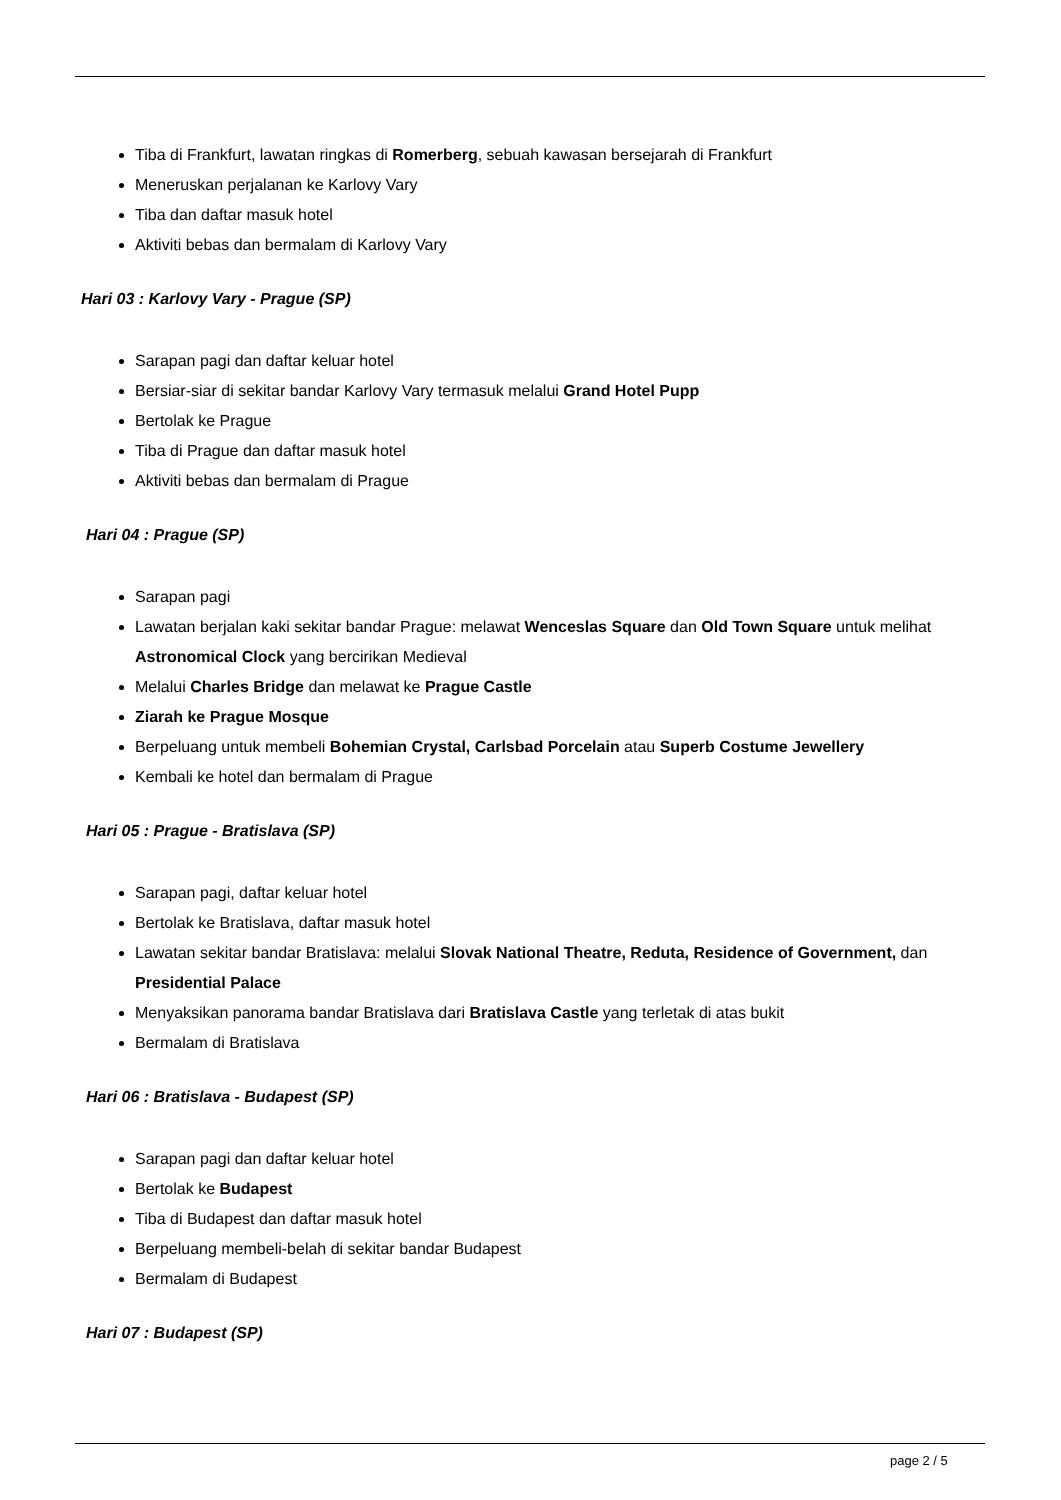Tiba di Frankfurt, lawatan ringkas di Romerberg, sebuah kawasan bersejarah di Frankfurt
Meneruskan perjalanan ke Karlovy Vary
Tiba dan daftar masuk hotel
Aktiviti bebas dan bermalam di Karlovy Vary
Hari 03 : Karlovy Vary - Prague (SP)
Sarapan pagi dan daftar keluar hotel
Bersiar-siar di sekitar bandar Karlovy Vary termasuk melalui Grand Hotel Pupp
Bertolak ke Prague
Tiba di Prague dan daftar masuk hotel
Aktiviti bebas dan bermalam di Prague
Hari 04 : Prague (SP)
Sarapan pagi
Lawatan berjalan kaki sekitar bandar Prague: melawat Wenceslas Square dan Old Town Square untuk melihat Astronomical Clock yang bercirikan Medieval
Melalui Charles Bridge dan melawat ke Prague Castle
Ziarah ke Prague Mosque
Berpeluang untuk membeli Bohemian Crystal, Carlsbad Porcelain atau Superb Costume Jewellery
Kembali ke hotel dan bermalam di Prague
Hari 05 : Prague - Bratislava (SP)
Sarapan pagi, daftar keluar hotel
Bertolak ke Bratislava, daftar masuk hotel
Lawatan sekitar bandar Bratislava: melalui Slovak National Theatre, Reduta, Residence of Government, dan Presidential Palace
Menyaksikan panorama bandar Bratislava dari Bratislava Castle yang terletak di atas bukit
Bermalam di Bratislava
Hari 06 : Bratislava - Budapest (SP)
Sarapan pagi dan daftar keluar hotel
Bertolak ke Budapest
Tiba di Budapest dan daftar masuk hotel
Berpeluang membeli-belah di sekitar bandar Budapest
Bermalam di Budapest
Hari 07 : Budapest (SP)
page 2 / 5